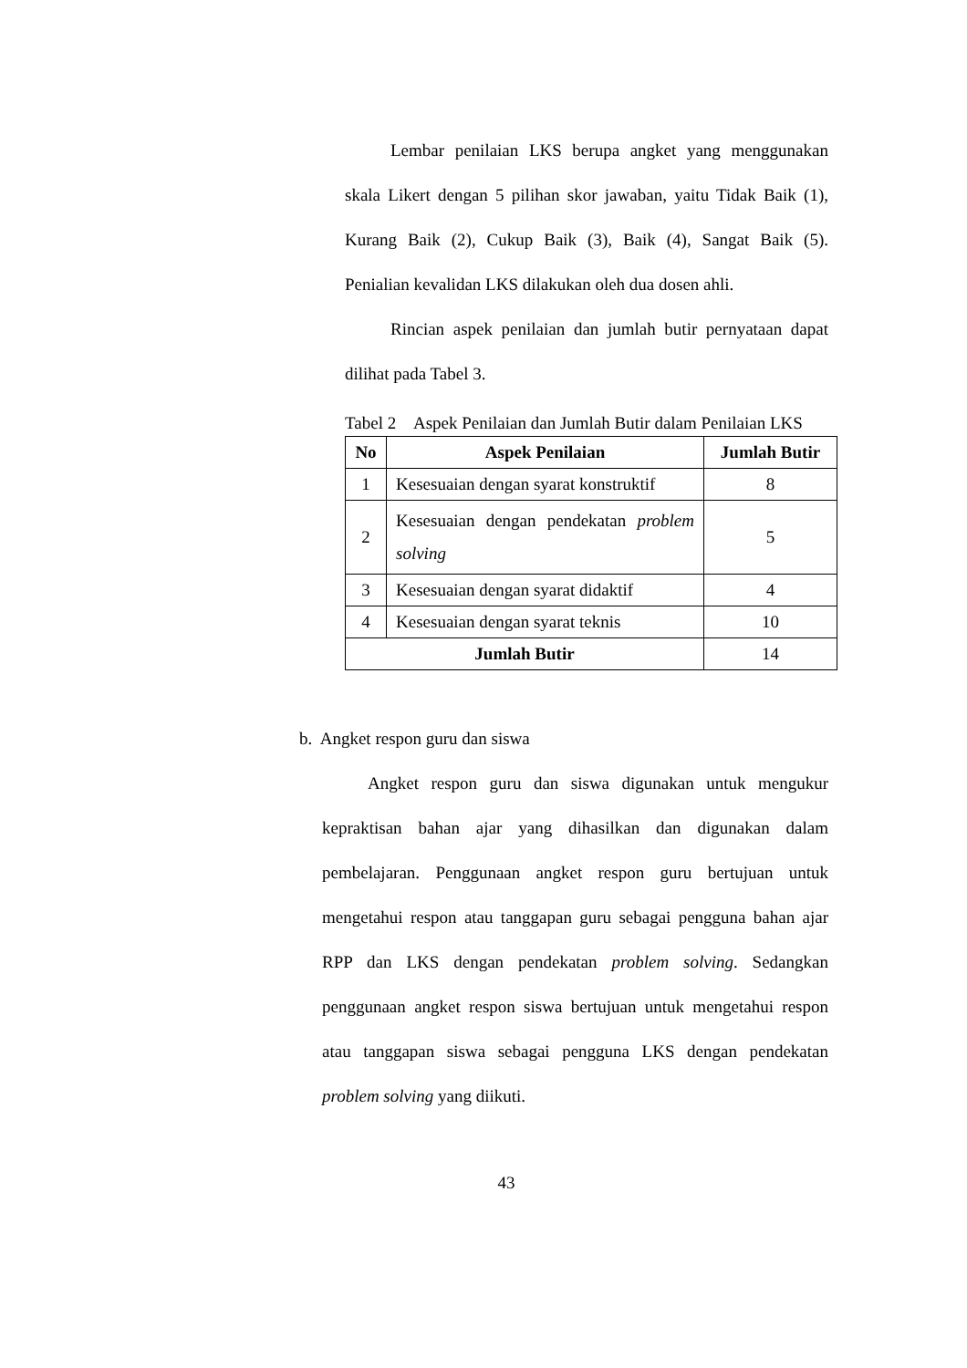Lembar penilaian LKS berupa angket yang menggunakan skala Likert dengan 5 pilihan skor jawaban, yaitu Tidak Baik (1), Kurang Baik (2), Cukup Baik (3), Baik (4), Sangat Baik (5). Penialian kevalidan LKS dilakukan oleh dua dosen ahli.
Rincian aspek penilaian dan jumlah butir pernyataan dapat dilihat pada Tabel 3.
Tabel 2 Aspek Penilaian dan Jumlah Butir dalam Penilaian LKS
| No | Aspek Penilaian | Jumlah Butir |
| --- | --- | --- |
| 1 | Kesesuaian dengan syarat konstruktif | 8 |
| 2 | Kesesuaian dengan pendekatan problem solving | 5 |
| 3 | Kesesuaian dengan syarat didaktif | 4 |
| 4 | Kesesuaian dengan syarat teknis | 10 |
| Jumlah Butir | | 14 |
b. Angket respon guru dan siswa
Angket respon guru dan siswa digunakan untuk mengukur kepraktisan bahan ajar yang dihasilkan dan digunakan dalam pembelajaran. Penggunaan angket respon guru bertujuan untuk mengetahui respon atau tanggapan guru sebagai pengguna bahan ajar RPP dan LKS dengan pendekatan problem solving. Sedangkan penggunaan angket respon siswa bertujuan untuk mengetahui respon atau tanggapan siswa sebagai pengguna LKS dengan pendekatan problem solving yang diikuti.
43